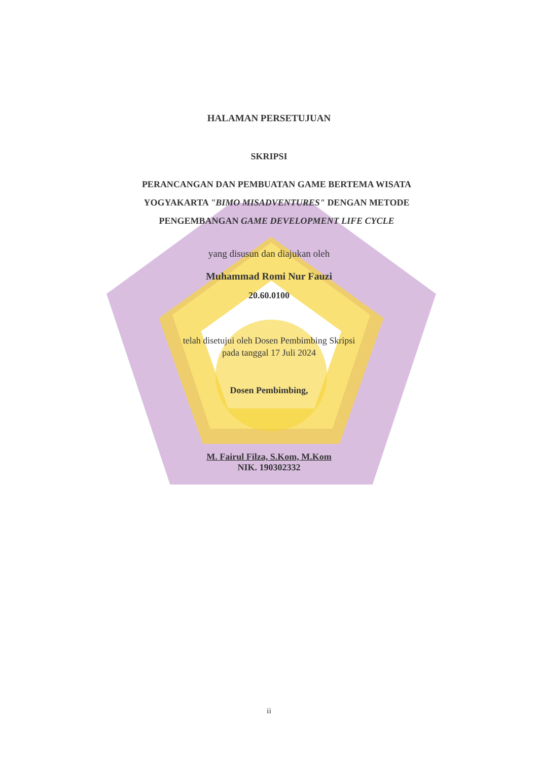HALAMAN PERSETUJUAN
SKRIPSI
PERANCANGAN DAN PEMBUATAN GAME BERTEMA WISATA YOGYAKARTA "BIMO MISADVENTURES" DENGAN METODE PENGEMBANGAN GAME DEVELOPMENT LIFE CYCLE
yang disusun dan diajukan oleh
Muhammad Romi Nur Fauzi
20.60.0100
telah disetujui oleh Dosen Pembimbing Skripsi
pada tanggal 17 Juli 2024
Dosen Pembimbing,
M. Fairul Filza, S.Kom, M.Kom
NIK. 190302332
ii